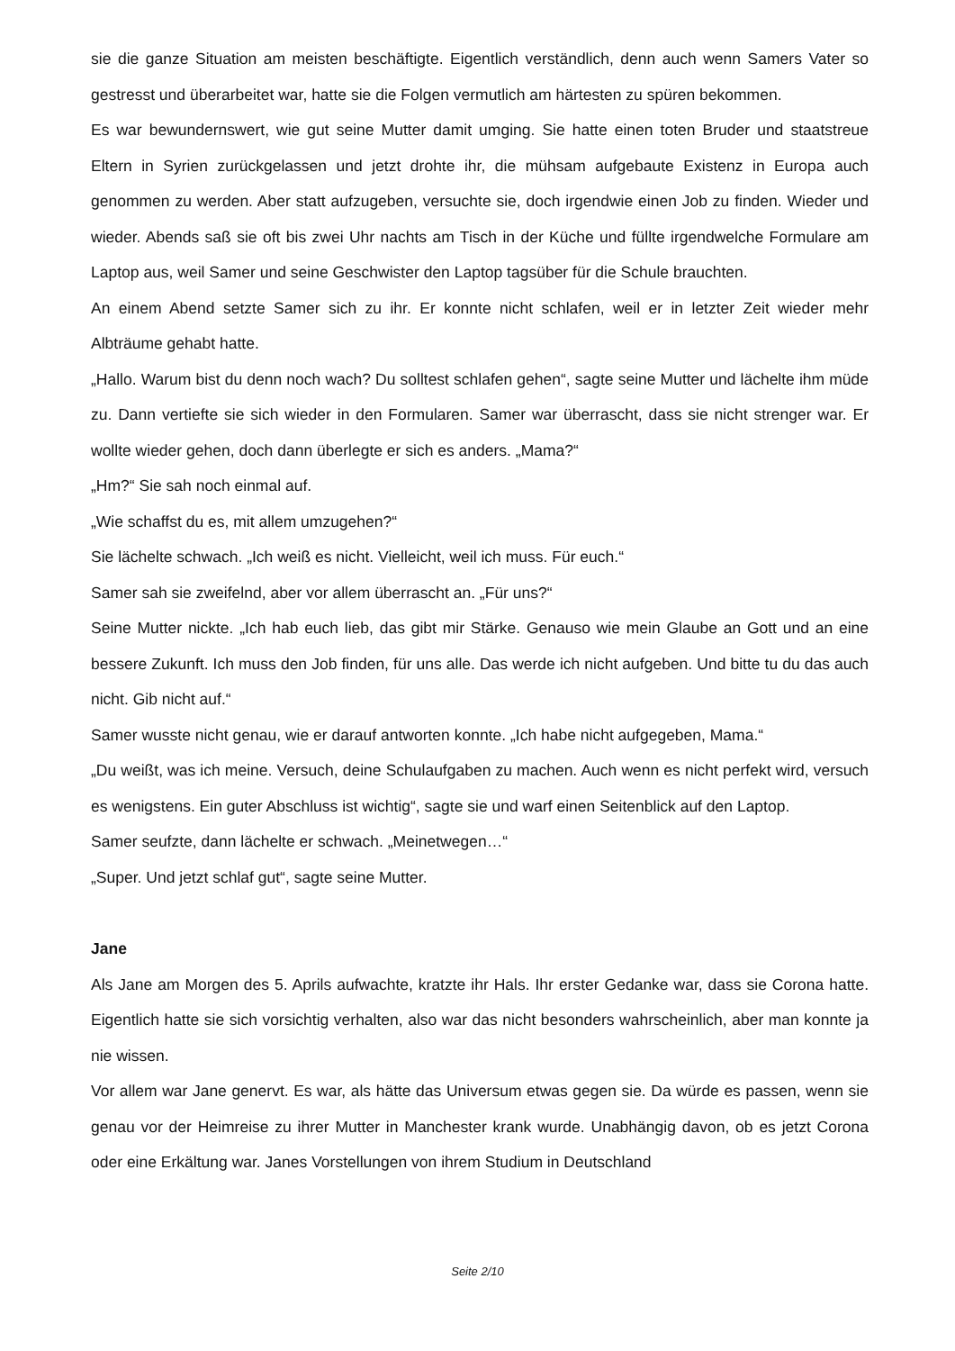sie die ganze Situation am meisten beschäftigte. Eigentlich verständlich, denn auch wenn Samers Vater so gestresst und überarbeitet war, hatte sie die Folgen vermutlich am härtesten zu spüren bekommen.
Es war bewundernswert, wie gut seine Mutter damit umging. Sie hatte einen toten Bruder und staatstreue Eltern in Syrien zurückgelassen und jetzt drohte ihr, die mühsam aufgebaute Existenz in Europa auch genommen zu werden. Aber statt aufzugeben, versuchte sie, doch irgendwie einen Job zu finden. Wieder und wieder. Abends saß sie oft bis zwei Uhr nachts am Tisch in der Küche und füllte irgendwelche Formulare am Laptop aus, weil Samer und seine Geschwister den Laptop tagsüber für die Schule brauchten.
An einem Abend setzte Samer sich zu ihr. Er konnte nicht schlafen, weil er in letzter Zeit wieder mehr Albträume gehabt hatte.
„Hallo. Warum bist du denn noch wach? Du solltest schlafen gehen“, sagte seine Mutter und lächelte ihm müde zu. Dann vertiefte sie sich wieder in den Formularen. Samer war überrascht, dass sie nicht strenger war. Er wollte wieder gehen, doch dann überlegte er sich es anders. „Mama?“
„Hm?“ Sie sah noch einmal auf.
„Wie schaffst du es, mit allem umzugehen?“
Sie lächelte schwach. „Ich weiß es nicht. Vielleicht, weil ich muss. Für euch.“
Samer sah sie zweifelnd, aber vor allem überrascht an. „Für uns?“
Seine Mutter nickte. „Ich hab euch lieb, das gibt mir Stärke. Genauso wie mein Glaube an Gott und an eine bessere Zukunft. Ich muss den Job finden, für uns alle. Das werde ich nicht aufgeben. Und bitte tu du das auch nicht. Gib nicht auf.“
Samer wusste nicht genau, wie er darauf antworten konnte. „Ich habe nicht aufgegeben, Mama.“
„Du weißt, was ich meine. Versuch, deine Schulaufgaben zu machen. Auch wenn es nicht perfekt wird, versuch es wenigstens. Ein guter Abschluss ist wichtig“, sagte sie und warf einen Seitenblick auf den Laptop.
Samer seufzte, dann lächelte er schwach. „Meinetwegen…“
„Super. Und jetzt schlaf gut“, sagte seine Mutter.
Jane
Als Jane am Morgen des 5. Aprils aufwachte, kratzte ihr Hals. Ihr erster Gedanke war, dass sie Corona hatte. Eigentlich hatte sie sich vorsichtig verhalten, also war das nicht besonders wahrscheinlich, aber man konnte ja nie wissen.
Vor allem war Jane genervt. Es war, als hätte das Universum etwas gegen sie. Da würde es passen, wenn sie genau vor der Heimreise zu ihrer Mutter in Manchester krank wurde. Unabhängig davon, ob es jetzt Corona oder eine Erkältung war. Janes Vorstellungen von ihrem Studium in Deutschland
Seite 2/10